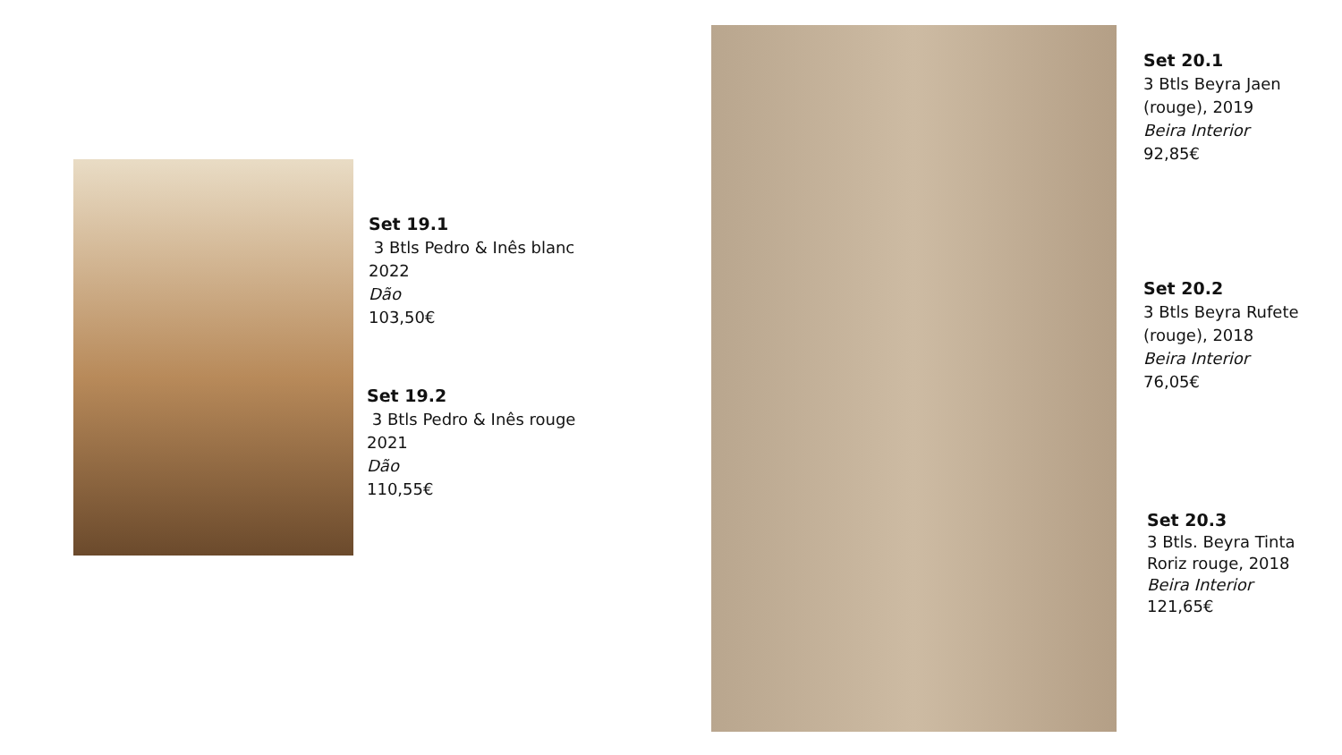Set 19.1
3 Btls Pedro & Inês blanc
2022
Dão
103,50€
Set 19.2
3 Btls Pedro & Inês rouge
2021
Dão
110,55€
Set 20.1
3 Btls Beyra Jaen
(rouge), 2019
Beira Interior
92,85€
Set 20.2
3 Btls Beyra Rufete
(rouge), 2018
Beira Interior
76,05€
Set 20.3
3 Btls. Beyra Tinta
Roriz rouge, 2018
Beira Interior
121,65€